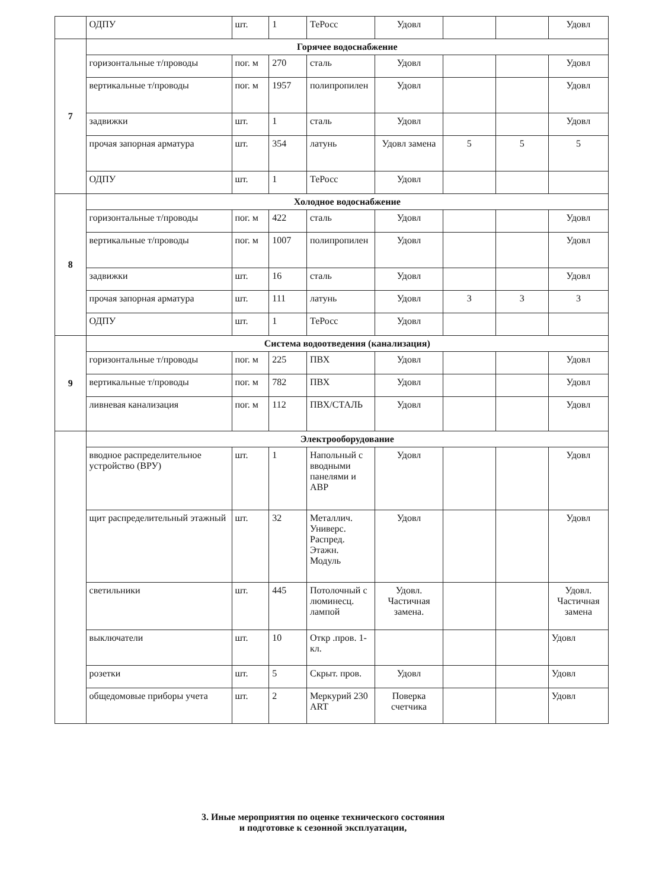| | ОДПУ | шт. | 1 | ТеРосс | Удовл | | | Удовл |
| 7 | Горячее водоснабжение | | | | | | | |
| | горизонтальные т/проводы | пог. м | 270 | сталь | Удовл | | | Удовл |
| | вертикальные т/проводы | пог. м | 1957 | полипропилен | Удовл | | | Удовл |
| | задвижки | шт. | 1 | сталь | Удовл | | | Удовл |
| | прочая запорная арматура | шт. | 354 | латунь | Удовл замена | 5 | 5 | 5 |
| | ОДПУ | шт. | 1 | ТеРосс | Удовл | | | |
| 8 | Холодное водоснабжение | | | | | | | |
| | горизонтальные т/проводы | пог. м | 422 | сталь | Удовл | | | Удовл |
| | вертикальные т/проводы | пог. м | 1007 | полипропилен | Удовл | | | Удовл |
| | задвижки | шт. | 16 | сталь | Удовл | | | Удовл |
| | прочая запорная арматура | шт. | 111 | латунь | Удовл | 3 | 3 | 3 |
| | ОДПУ | шт. | 1 | ТеРосс | Удовл | | | |
| 9 | Система водоотведения (канализация) | | | | | | | |
| | горизонтальные т/проводы | пог. м | 225 | ПВХ | Удовл | | | Удовл |
| | вертикальные т/проводы | пог. м | 782 | ПВХ | Удовл | | | Удовл |
| | ливневая канализация | пог. м | 112 | ПВХ/СТАЛЬ | Удовл | | | Удовл |
| | Электрооборудование | | | | | | | |
| | вводное распределительное устройство (ВРУ) | шт. | 1 | Напольный с вводными панелями и АВР | Удовл | | | Удовл |
| | щит распределительный этажный | шт. | 32 | Металлич. Универс. Распред. Этажн. Модуль | Удовл | | | Удовл |
| | светильники | шт. | 445 | Потолочный с люминесц. лампой | Удовл. Частичная замена. | | | Удовл. Частичная замена |
| | выключатели | шт. | 10 | Откр .пров. 1-кл. | | | | Удовл |
| | розетки | шт. | 5 | Скрыт. пров. | Удовл | | | Удовл |
| | общедомовые приборы учета | шт. | 2 | Меркурий 230 ART | Поверка счетчика | | | Удовл |
3. Иные мероприятия по оценке технического состояния
и подготовке к сезонной эксплуатации,